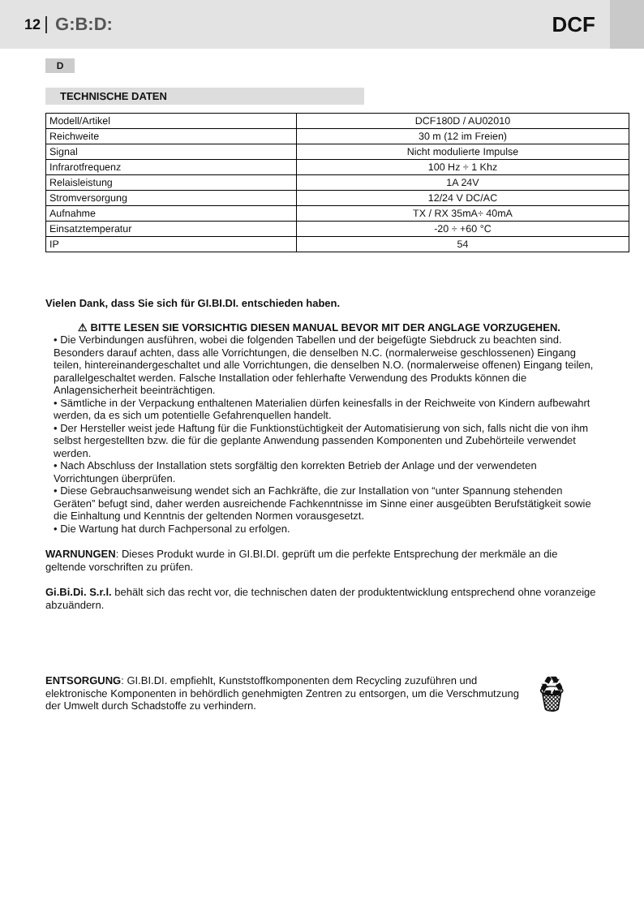12 G:B:D: DCF
D
TECHNISCHE DATEN
| Modell/Artikel | DCF180D / AU02010 |
| Reichweite | 30 m (12 im Freien) |
| Signal | Nicht modulierte Impulse |
| Infrarotfrequenz | 100 Hz ÷ 1 Khz |
| Relaisleistung | 1A 24V |
| Stromversorgung | 12/24 V DC/AC |
| Aufnahme | TX / RX 35mA÷ 40mA |
| Einsatztemperatur | -20 ÷ +60 °C |
| IP | 54 |
Vielen Dank, dass Sie sich für GI.BI.DI. entschieden haben.
⚠ BITTE LESEN SIE VORSICHTIG DIESEN MANUAL BEVOR MIT DER ANGLAGE VORZUGEHEN.
• Die Verbindungen ausführen, wobei die folgenden Tabellen und der beigefügte Siebdruck zu beachten sind. Besonders darauf achten, dass alle Vorrichtungen, die denselben N.C. (normalerweise geschlossenen) Eingang teilen, hintereinandergeschaltet und alle Vorrichtungen, die denselben N.O. (normalerweise offenen) Eingang teilen, parallelgeschaltet werden. Falsche Installation oder fehlerhafte Verwendung des Produkts können die Anlagensicherheit beeinträchtigen.
• Sämtliche in der Verpackung enthaltenen Materialien dürfen keinesfalls in der Reichweite von Kindern aufbewahrt werden, da es sich um potentielle Gefahrenquellen handelt.
• Der Hersteller weist jede Haftung für die Funktionstüchtigkeit der Automatisierung von sich, falls nicht die von ihm selbst hergestellten bzw. die für die geplante Anwendung passenden Komponenten und Zubehörteile verwendet werden.
• Nach Abschluss der Installation stets sorgfältig den korrekten Betrieb der Anlage und der verwendeten Vorrichtungen überprüfen.
• Diese Gebrauchsanweisung wendet sich an Fachkräfte, die zur Installation von “unter Spannung stehenden Geräten” befugt sind, daher werden ausreichende Fachkenntnisse im Sinne einer ausgeübten Berufstätigkeit sowie die Einhaltung und Kenntnis der geltenden Normen vorausgesetzt.
• Die Wartung hat durch Fachpersonal zu erfolgen.
WARNUNGEN: Dieses Produkt wurde in GI.BI.DI. geprüft um die perfekte Entsprechung der merkmäle an die geltende vorschriften zu prüfen.
Gi.Bi.Di. S.r.l. behält sich das recht vor, die technischen daten der produktentwicklung entsprechend ohne voranzeige abzuändern.
ENTSORGUNG: GI.BI.DI. empfiehlt, Kunststoffkomponenten dem Recycling zuzuführen und elektronische Komponenten in behördlich genehmigten Zentren zu entsorgen, um die Verschmutzung der Umwelt durch Schadstoffe zu verhindern.
♻ 🗑